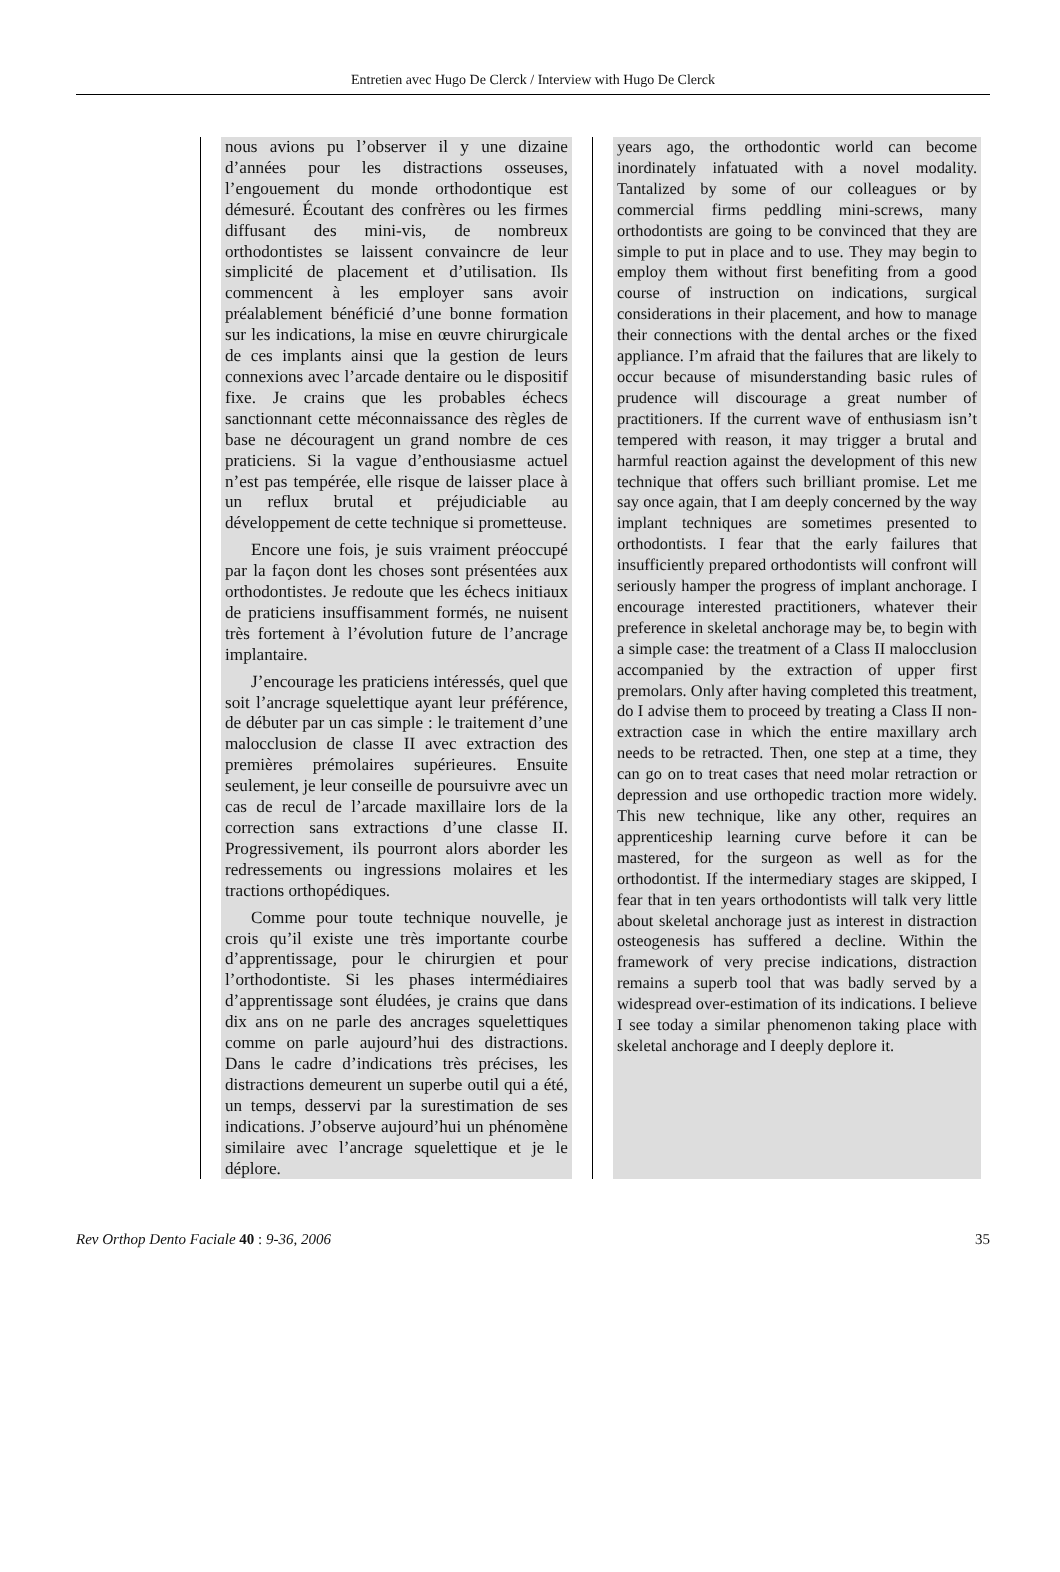Entretien avec Hugo De Clerck / Interview with Hugo De Clerck
nous avions pu l’observer il y une dizaine d’années pour les distractions osseuses, l’engouement du monde orthodontique est démesuré. Écoutant des confrères ou les firmes diffusant des mini-vis, de nombreux orthodontistes se laissent convaincre de leur simplicité de placement et d’utilisation. Ils commencent à les employer sans avoir préalablement bénéficié d’une bonne formation sur les indications, la mise en œuvre chirurgicale de ces implants ainsi que la gestion de leurs connexions avec l’arcade dentaire ou le dispositif fixe. Je crains que les probables échecs sanctionnant cette méconnaissance des règles de base ne découragent un grand nombre de ces praticiens. Si la vague d’enthousiasme actuel n’est pas tempérée, elle risque de laisser place à un reflux brutal et préjudiciable au développement de cette technique si prometteuse.
Encore une fois, je suis vraiment préoccupé par la façon dont les choses sont présentées aux orthodontistes. Je redoute que les échecs initiaux de praticiens insuffisamment formés, ne nuisent très fortement à l’évolution future de l’ancrage implantaire.
J’encourage les praticiens intéressés, quel que soit l’ancrage squelettique ayant leur préférence, de débuter par un cas simple : le traitement d’une malocclusion de classe II avec extraction des premières prémolaires supérieures. Ensuite seulement, je leur conseille de poursuivre avec un cas de recul de l’arcade maxillaire lors de la correction sans extractions d’une classe II. Progressivement, ils pourront alors aborder les redressements ou ingressions molaires et les tractions orthopédiques.
Comme pour toute technique nouvelle, je crois qu’il existe une très importante courbe d’apprentissage, pour le chirurgien et pour l’orthodontiste. Si les phases intermédiaires d’apprentissage sont éludées, je crains que dans dix ans on ne parle des ancrages squelettiques comme on parle aujourd’hui des distractions. Dans le cadre d’indications très précises, les distractions demeurent un superbe outil qui a été, un temps, desservi par la surestimation de ses indications. J’observe aujourd’hui un phénomène similaire avec l’ancrage squelettique et je le déplore.
years ago, the orthodontic world can become inordinately infatuated with a novel modality. Tantalized by some of our colleagues or by commercial firms peddling mini-screws, many orthodontists are going to be convinced that they are simple to put in place and to use. They may begin to employ them without first benefiting from a good course of instruction on indications, surgical considerations in their placement, and how to manage their connections with the dental arches or the fixed appliance. I’m afraid that the failures that are likely to occur because of misunderstanding basic rules of prudence will discourage a great number of practitioners. If the current wave of enthusiasm isn’t tempered with reason, it may trigger a brutal and harmful reaction against the development of this new technique that offers such brilliant promise. Let me say once again, that I am deeply concerned by the way implant techniques are sometimes presented to orthodontists. I fear that the early failures that insufficiently prepared orthodontists will confront will seriously hamper the progress of implant anchorage. I encourage interested practitioners, whatever their preference in skeletal anchorage may be, to begin with a simple case: the treatment of a Class II malocclusion accompanied by the extraction of upper first premolars. Only after having completed this treatment, do I advise them to proceed by treating a Class II non-extraction case in which the entire maxillary arch needs to be retracted. Then, one step at a time, they can go on to treat cases that need molar retraction or depression and use orthopedic traction more widely. This new technique, like any other, requires an apprenticeship learning curve before it can be mastered, for the surgeon as well as for the orthodontist. If the intermediary stages are skipped, I fear that in ten years orthodontists will talk very little about skeletal anchorage just as interest in distraction osteogenesis has suffered a decline. Within the framework of very precise indications, distraction remains a superb tool that was badly served by a widespread over-estimation of its indications. I believe I see today a similar phenomenon taking place with skeletal anchorage and I deeply deplore it.
Rev Orthop Dento Faciale 40 : 9-36, 2006 35